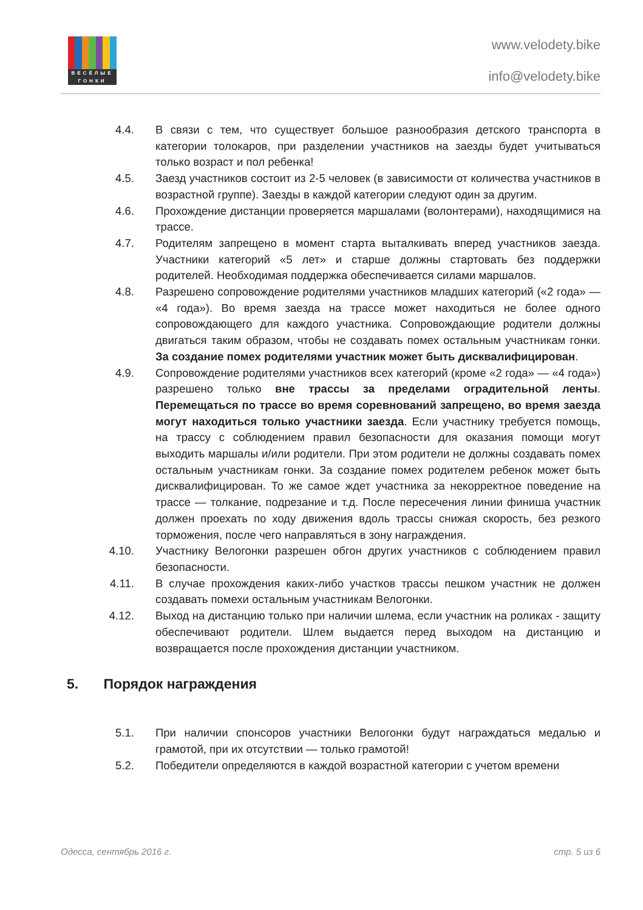ВЕСЁЛЫЕ
ГОНКИ
www.velodety.bike
info@velodety.bike
4.4. В связи с тем, что существует большое разнообразия детского транспорта в категории толокаров, при разделении участников на заезды будет учитываться только возраст и пол ребенка!
4.5. Заезд участников состоит из 2-5 человек (в зависимости от количества участников в возрастной группе). Заезды в каждой категории следуют один за другим.
4.6. Прохождение дистанции проверяется маршалами (волонтерами), находящимися на трассе.
4.7. Родителям запрещено в момент старта выталкивать вперед участников заезда. Участники категорий «5 лет» и старше должны стартовать без поддержки родителей. Необходимая поддержка обеспечивается силами маршалов.
4.8. Разрешено сопровождение родителями участников младших категорий («2 года» — «4 года»). Во время заезда на трассе может находиться не более одного сопровождающего для каждого участника. Сопровождающие родители должны двигаться таким образом, чтобы не создавать помех остальным участникам гонки. За создание помех родителями участник может быть дисквалифицирован.
4.9. Сопровождение родителями участников всех категорий (кроме «2 года» — «4 года») разрешено только вне трассы за пределами оградительной ленты. Перемещаться по трассе во время соревнований запрещено, во время заезда могут находиться только участники заезда. Если участнику требуется помощь, на трассу с соблюдением правил безопасности для оказания помощи могут выходить маршалы и/или родители. При этом родители не должны создавать помех остальным участникам гонки. За создание помех родителем ребенок может быть дисквалифицирован. То же самое ждет участника за некорректное поведение на трассе — толкание, подрезание и т.д. После пересечения линии финиша участник должен проехать по ходу движения вдоль трассы снижая скорость, без резкого торможения, после чего направляться в зону награждения.
4.10. Участнику Велогонки разрешен обгон других участников с соблюдением правил безопасности.
4.11. В случае прохождения каких-либо участков трассы пешком участник не должен создавать помехи остальным участникам Велогонки.
4.12. Выход на дистанцию только при наличии шлема, если участник на роликах - защиту обеспечивают родители. Шлем выдается перед выходом на дистанцию и возвращается после прохождения дистанции участником.
5. Порядок награждения
5.1. При наличии спонсоров участники Велогонки будут награждаться медалью и грамотой, при их отсутствии — только грамотой!
5.2. Победители определяются в каждой возрастной категории с учетом времени
Одесса, сентябрь 2016 г. стр. 5 из 6